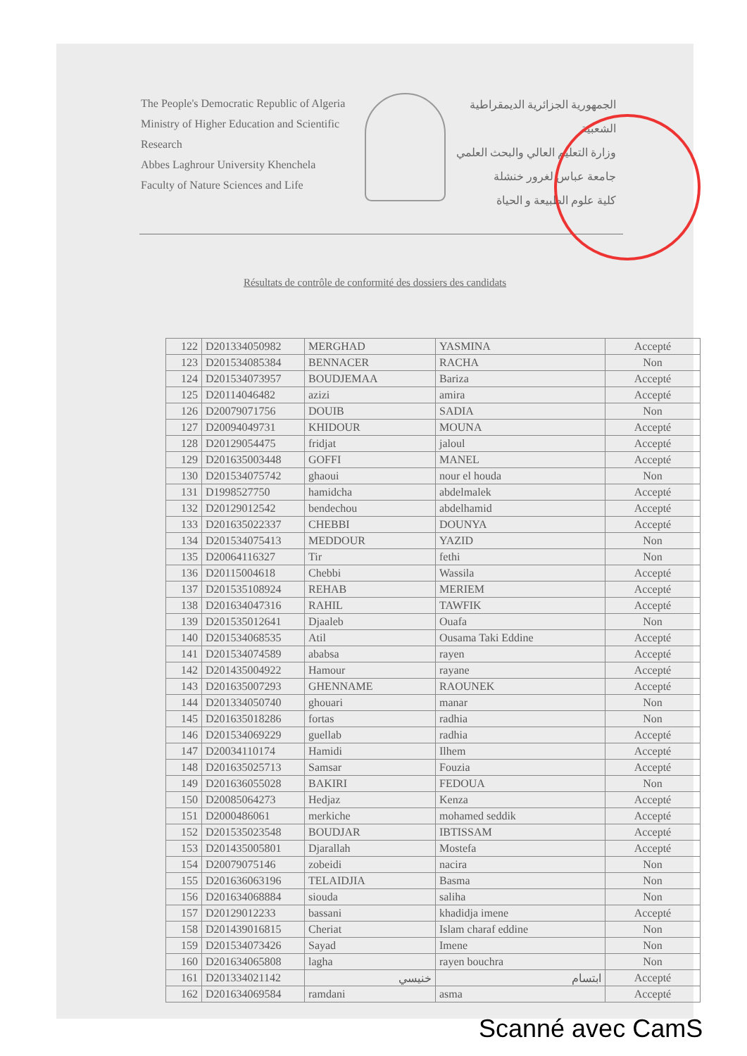The People's Democratic Republic of Algeria
Ministry of Higher Education and Scientific Research
Abbes Laghrour University Khenchela
Faculty of Nature Sciences and Life
الجمهورية الجزائرية الديمقراطية الشعبية
وزارة التعليم العالي والبحث العلمي
جامعة عباس لغرور خنشلة
كلية علوم الطبيعة و الحياة
Résultats de contrôle de conformité des dossiers des candidats
| 122 | D201334050982 | MERGHAD | YASMINA | Accepté |
| 123 | D201534085384 | BENNACER | RACHA | Non |
| 124 | D201534073957 | BOUDJEMAA | Bariza | Accepté |
| 125 | D20114046482 | azizi | amira | Accepté |
| 126 | D20079071756 | DOUIB | SADIA | Non |
| 127 | D20094049731 | KHIDOUR | MOUNA | Accepté |
| 128 | D20129054475 | fridjat | jaloul | Accepté |
| 129 | D201635003448 | GOFFI | MANEL | Accepté |
| 130 | D201534075742 | ghaoui | nour el houda | Non |
| 131 | D1998527750 | hamidcha | abdelmalek | Accepté |
| 132 | D20129012542 | bendechou | abdelhamid | Accepté |
| 133 | D201635022337 | CHEBBI | DOUNYA | Accepté |
| 134 | D201534075413 | MEDDOUR | YAZID | Non |
| 135 | D20064116327 | Tir | fethi | Non |
| 136 | D20115004618 | Chebbi | Wassila | Accepté |
| 137 | D201535108924 | REHAB | MERIEM | Accepté |
| 138 | D201634047316 | RAHIL | TAWFIK | Accepté |
| 139 | D201535012641 | Djaaleb | Ouafa | Non |
| 140 | D201534068535 | Atil | Ousama Taki Eddine | Accepté |
| 141 | D201534074589 | ababsa | rayen | Accepté |
| 142 | D201435004922 | Hamour | rayane | Accepté |
| 143 | D201635007293 | GHENNAME | RAOUNEK | Accepté |
| 144 | D201334050740 | ghouari | manar | Non |
| 145 | D201635018286 | fortas | radhia | Non |
| 146 | D201534069229 | guellab | radhia | Accepté |
| 147 | D20034110174 | Hamidi | Ilhem | Accepté |
| 148 | D201635025713 | Samsar | Fouzia | Accepté |
| 149 | D201636055028 | BAKIRI | FEDOUA | Non |
| 150 | D20085064273 | Hedjaz | Kenza | Accepté |
| 151 | D2000486061 | merkiche | mohamed seddik | Accepté |
| 152 | D201535023548 | BOUDJAR | IBTISSAM | Accepté |
| 153 | D201435005801 | Djarallah | Mostefa | Accepté |
| 154 | D20079075146 | zobeidi | nacira | Non |
| 155 | D201636063196 | TELAIDJIA | Basma | Non |
| 156 | D201634068884 | siouda | saliha | Non |
| 157 | D20129012233 | bassani | khadidja imene | Accepté |
| 158 | D201439016815 | Cheriat | Islam charaf eddine | Non |
| 159 | D201534073426 | Sayad | Imene | Non |
| 160 | D201634065808 | lagha | rayen bouchra | Non |
| 161 | D201334021142 | خنيسي | ابتسام | Accepté |
| 162 | D201634069584 | ramdani | asma | Accepté |
Scanné avec CamS